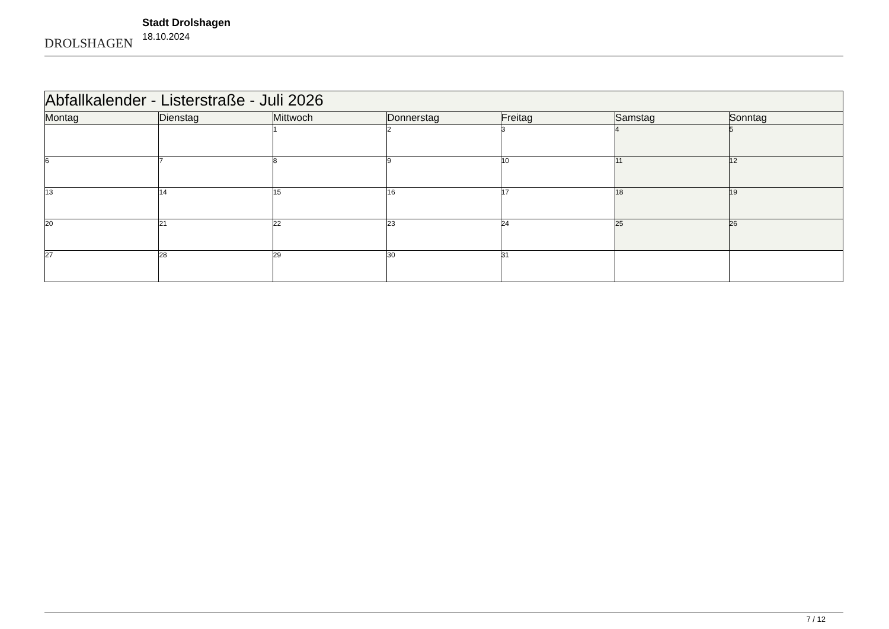DROLSHAGEN
Stadt Drolshagen
18.10.2024
| Abfallkalender - Listerstraße - Juli 2026 | | | | | | |
| Montag | Dienstag | Mittwoch | Donnerstag | Freitag | Samstag | Sonntag |
| | | 1 | 2 | 3 | 4 | 5 |
| 6 | 7 | 8 | 9 | 10 | 11 | 12 |
| 13 | 14 | 15 | 16 | 17 | 18 | 19 |
| 20 | 21 | 22 | 23 | 24 | 25 | 26 |
| 27 | 28 | 29 | 30 | 31 | | |
7 / 12